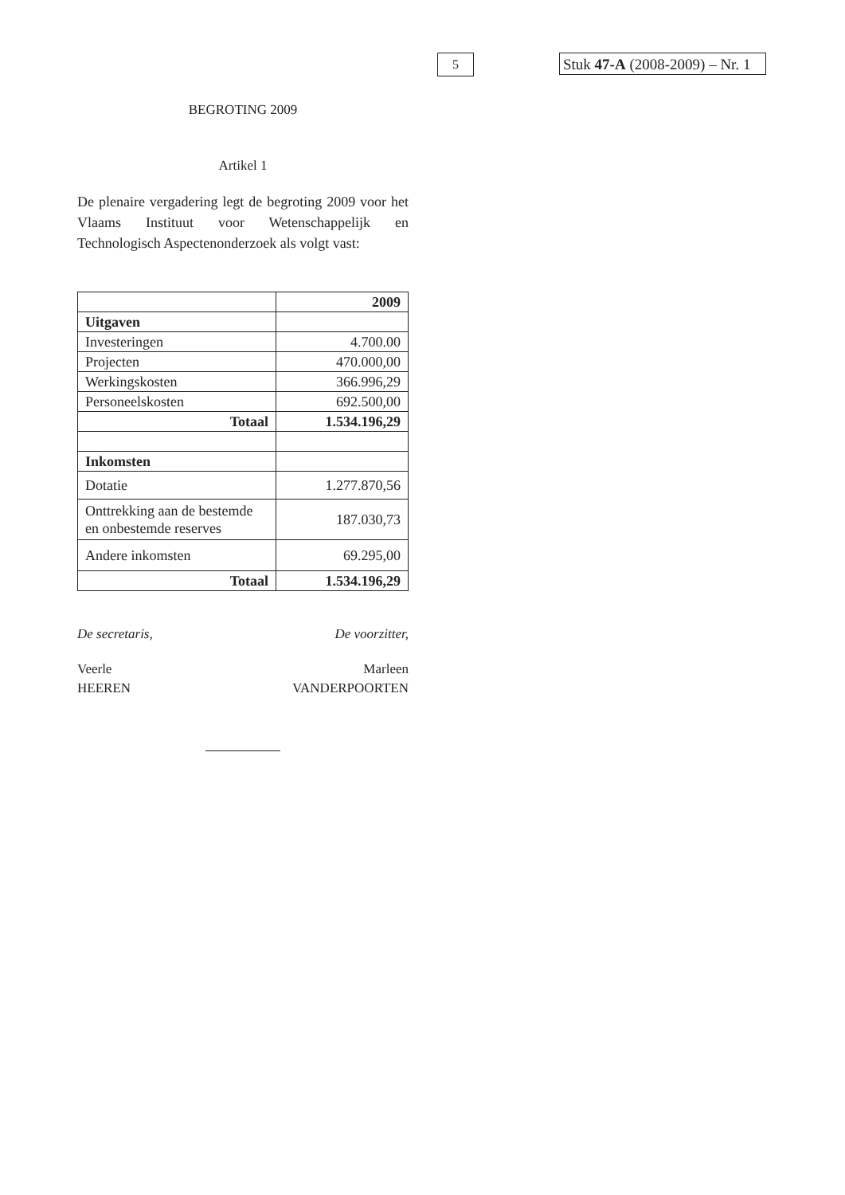5
Stuk 47-A (2008-2009) – Nr. 1
BEGROTING 2009
Artikel 1
De plenaire vergadering legt de begroting 2009 voor het Vlaams Instituut voor Wetenschappelijk en Technologisch Aspectenonderzoek als volgt vast:
| | 2009 |
| Uitgaven | |
| Investeringen | 4.700.00 |
| Projecten | 470.000,00 |
| Werkingskosten | 366.996,29 |
| Personeelskosten | 692.500,00 |
| Totaal | 1.534.196,29 |
| Inkomsten | |
| Dotatie | 1.277.870,56 |
| Onttrekking aan de bestemde en onbestemde reserves | 187.030,73 |
| Andere inkomsten | 69.295,00 |
| Totaal | 1.534.196,29 |
De secretaris, De voorzitter,
Veerle
HEEREN
Marleen
VANDERPOORTEN